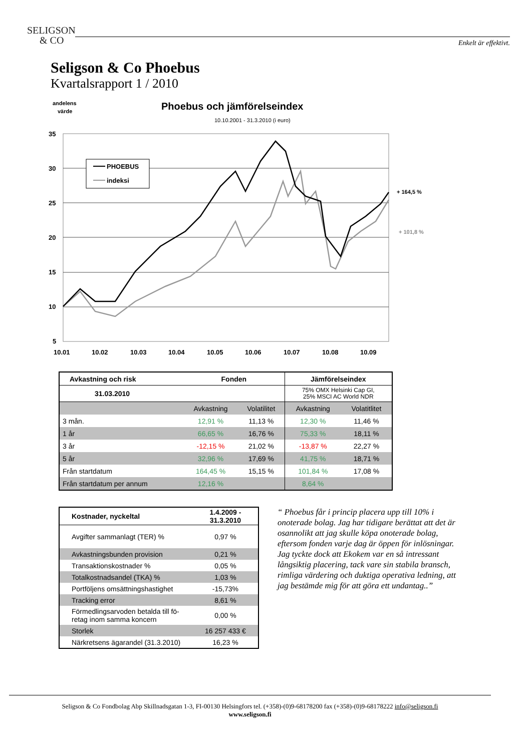SELIGSON
& CO
Enkelt är effektivt.
Seligson & Co Phoebus
Kvartalsrapport 1 / 2010
andelens
värde
Phoebus och jämförelseindex
10.10.2001 - 31.3.2010 (i euro)
35
30
25
20
15
10
5
PHOEBUS
indeksi
+ 164,5 %
+ 101,8 %
10.01
10.02
10.03
10.04
10.05
10.06
10.07
10.08
10.09
| Avkastning och risk | Fonden | | Jämförelseindex | |
| --- | --- | --- | --- | --- |
| 31.03.2010 | | | 75% OMX Helsinki Cap GI, 25% MSCI AC World NDR | |
| | Avkastning | Volatilitet | Avkastning | Volatitlitet |
| 3 mån. | 12,91 % | 11,13 % | 12,30 % | 11,46 % |
| 1 år | 66,65 % | 16,76 % | 75,33 % | 18,11 % |
| 3 år | -12,15 % | 21,02 % | -13,87 % | 22,27 % |
| 5 år | 32,96 % | 17,69 % | 41,75 % | 18,71 % |
| Från startdatum | 164,45 % | 15,15 % | 101,84 % | 17,08 % |
| Från startdatum per annum | 12,16 % | | 8,64 % | |
| Kostnader, nyckeltal | 1.4.2009 - 31.3.2010 |
| --- | --- |
| Avgifter sammanlagt (TER) % | 0,97 % |
| Avkastningsbunden provision | 0,21 % |
| Transaktionskostnader % | 0,05 % |
| Totalkostnadsandel (TKA) % | 1,03 % |
| Portföljens omsättningshastighet | -15,73% |
| Tracking error | 8,61 % |
| Förmedlingsarvoden betalda till fö- retag inom samma koncern | 0,00 % |
| Storlek | 16 257 433 € |
| Närkretsens ägarandel (31.3.2010) | 16,23 % |
“ Phoebus får i princip placera upp till 10% i onoterade bolag. Jag har tidigare berättat att det är osannolikt att jag skulle köpa onoterade bolag, eftersom fonden varje dag är öppen för inlösningar. Jag tyckte dock att Ekokem var en så intressant långsiktig placering, tack vare sin stabila bransch, rimliga värdering och duktiga operativa ledning, att jag bestämde mig för att göra ett undantag..”
Seligson & Co Fondbolag Abp Skillnadsgatan 1-3, FI-00130 Helsingfors tel. (+358)-(0)9-68178200 fax (+358)-(0)9-68178222 info@seligson.fi
www.seligson.fi